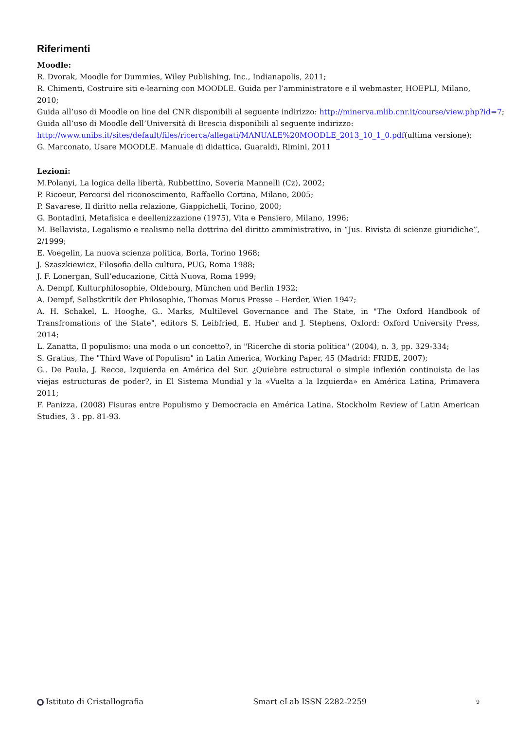Riferimenti
Moodle:
R. Dvorak, Moodle for Dummies, Wiley Publishing, Inc., Indianapolis, 2011;
R. Chimenti, Costruire siti e-learning con MOODLE. Guida per l’amministratore e il webmaster, HOEPLI, Milano, 2010;
Guida all’uso di Moodle on line del CNR disponibili al seguente indirizzo: http://minerva.mlib.cnr.it/course/view.php?id=7;
Guida all’uso di Moodle dell’Università di Brescia disponibili al seguente indirizzo:
http://www.unibs.it/sites/default/files/ricerca/allegati/MANUALE%20MOODLE_2013_10_1_0.pdf(ultima versione);
G. Marconato, Usare MOODLE. Manuale di didattica, Guaraldi, Rimini, 2011
Lezioni:
M.Polanyi, La logica della libertà, Rubbettino, Soveria Mannelli (Cz), 2002;
P. Ricoeur, Percorsi del riconoscimento, Raffaello Cortina, Milano, 2005;
P. Savarese, Il diritto nella relazione, Giappichelli, Torino, 2000;
G. Bontadini, Metafisica e deellenizzazione (1975), Vita e Pensiero, Milano, 1996;
M. Bellavista, Legalismo e realismo nella dottrina del diritto amministrativo, in “Jus. Rivista di scienze giuridiche”, 2/1999;
E. Voegelin, La nuova scienza politica, Borla, Torino 1968;
J. Szaszkiewicz, Filosofia della cultura, PUG, Roma 1988;
J. F. Lonergan, Sull’educazione, Città Nuova, Roma 1999;
A. Dempf, Kulturphilosophie, Oldebourg, München und Berlin 1932;
A. Dempf, Selbstkritik der Philosophie, Thomas Morus Presse – Herder, Wien 1947;
A. H. Schakel, L. Hooghe, G.. Marks, Multilevel Governance and The State, in "The Oxford Handbook of Transfromations of the State", editors S. Leibfried, E. Huber and J. Stephens, Oxford: Oxford University Press, 2014;
L. Zanatta, Il populismo: una moda o un concetto?, in "Ricerche di storia politica" (2004), n. 3, pp. 329-334;
S. Gratius, The "Third Wave of Populism" in Latin America, Working Paper, 45 (Madrid: FRIDE, 2007);
G.. De Paula, J. Recce, Izquierda en América del Sur. ¿Quiebre estructural o simple inflexión continuista de las viejas estructuras de poder?, in El Sistema Mundial y la «Vuelta a la Izquierda» en América Latina, Primavera 2011;
F. Panizza, (2008) Fisuras entre Populismo y Democracia en América Latina. Stockholm Review of Latin American Studies, 3 . pp. 81-93.
Istituto di Cristallografia Smart eLab ISSN 2282-2259 9